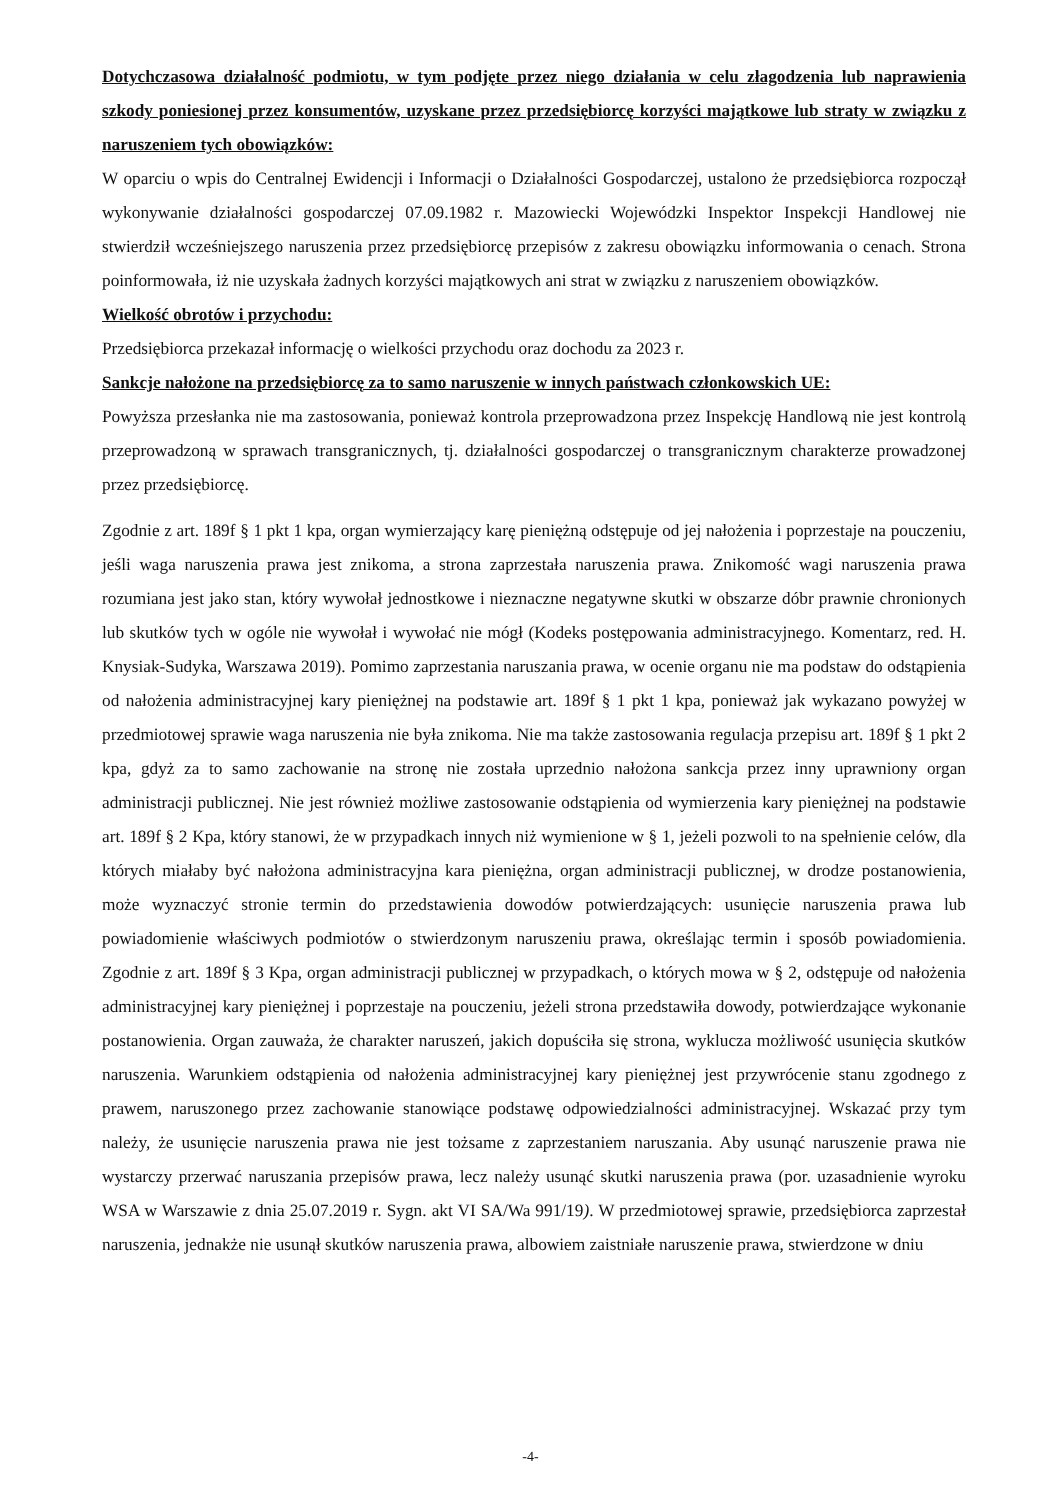Dotychczasowa działalność podmiotu, w tym podjęte przez niego działania w celu złagodzenia lub naprawienia szkody poniesionej przez konsumentów, uzyskane przez przedsiębiorcę korzyści majątkowe lub straty w związku z naruszeniem tych obowiązków:
W oparciu o wpis do Centralnej Ewidencji i Informacji o Działalności Gospodarczej, ustalono że przedsiębiorca rozpoczął wykonywanie działalności gospodarczej 07.09.1982 r. Mazowiecki Wojewódzki Inspektor Inspekcji Handlowej nie stwierdził wcześniejszego naruszenia przez przedsiębiorcę przepisów z zakresu obowiązku informowania o cenach. Strona poinformowała, iż nie uzyskała żadnych korzyści majątkowych ani strat w związku z naruszeniem obowiązków.
Wielkość obrotów i przychodu:
Przedsiębiorca przekazał informację o wielkości przychodu oraz dochodu za 2023 r.
Sankcje nałożone na przedsiębiorcę za to samo naruszenie w innych państwach członkowskich UE:
Powyższa przesłanka nie ma zastosowania, ponieważ kontrola przeprowadzona przez Inspekcję Handlową nie jest kontrolą przeprowadzoną w sprawach transgranicznych, tj. działalności gospodarczej o transgranicznym charakterze prowadzonej przez przedsiębiorcę.
Zgodnie z art. 189f § 1 pkt 1 kpa, organ wymierzający karę pieniężną odstępuje od jej nałożenia i poprzestaje na pouczeniu, jeśli waga naruszenia prawa jest znikoma, a strona zaprzestała naruszenia prawa. Znikomość wagi naruszenia prawa rozumiana jest jako stan, który wywołał jednostkowe i nieznaczne negatywne skutki w obszarze dóbr prawnie chronionych lub skutków tych w ogóle nie wywołał i wywołać nie mógł (Kodeks postępowania administracyjnego. Komentarz, red. H. Knysiak-Sudyka, Warszawa 2019). Pomimo zaprzestania naruszania prawa, w ocenie organu nie ma podstaw do odstąpienia od nałożenia administracyjnej kary pieniężnej na podstawie art. 189f § 1 pkt 1 kpa, ponieważ jak wykazano powyżej w przedmiotowej sprawie waga naruszenia nie była znikoma. Nie ma także zastosowania regulacja przepisu art. 189f § 1 pkt 2 kpa, gdyż za to samo zachowanie na stronę nie została uprzednio nałożona sankcja przez inny uprawniony organ administracji publicznej. Nie jest również możliwe zastosowanie odstąpienia od wymierzenia kary pieniężnej na podstawie art. 189f § 2 Kpa, który stanowi, że w przypadkach innych niż wymienione w § 1, jeżeli pozwoli to na spełnienie celów, dla których miałaby być nałożona administracyjna kara pieniężna, organ administracji publicznej, w drodze postanowienia, może wyznaczyć stronie termin do przedstawienia dowodów potwierdzających: usunięcie naruszenia prawa lub powiadomienie właściwych podmiotów o stwierdzonym naruszeniu prawa, określając termin i sposób powiadomienia. Zgodnie z art. 189f § 3 Kpa, organ administracji publicznej w przypadkach, o których mowa w § 2, odstępuje od nałożenia administracyjnej kary pieniężnej i poprzestaje na pouczeniu, jeżeli strona przedstawiła dowody, potwierdzające wykonanie postanowienia. Organ zauważa, że charakter naruszeń, jakich dopuściła się strona, wyklucza możliwość usunięcia skutków naruszenia. Warunkiem odstąpienia od nałożenia administracyjnej kary pieniężnej jest przywrócenie stanu zgodnego z prawem, naruszonego przez zachowanie stanowiące podstawę odpowiedzialności administracyjnej. Wskazać przy tym należy, że usunięcie naruszenia prawa nie jest tożsame z zaprzestaniem naruszania. Aby usunąć naruszenie prawa nie wystarczy przerwać naruszania przepisów prawa, lecz należy usunąć skutki naruszenia prawa (por. uzasadnienie wyroku WSA w Warszawie z dnia 25.07.2019 r. Sygn. akt VI SA/Wa 991/19). W przedmiotowej sprawie, przedsiębiorca zaprzestał naruszenia, jednakże nie usunął skutków naruszenia prawa, albowiem zaistniałe naruszenie prawa, stwierdzone w dniu
-4-